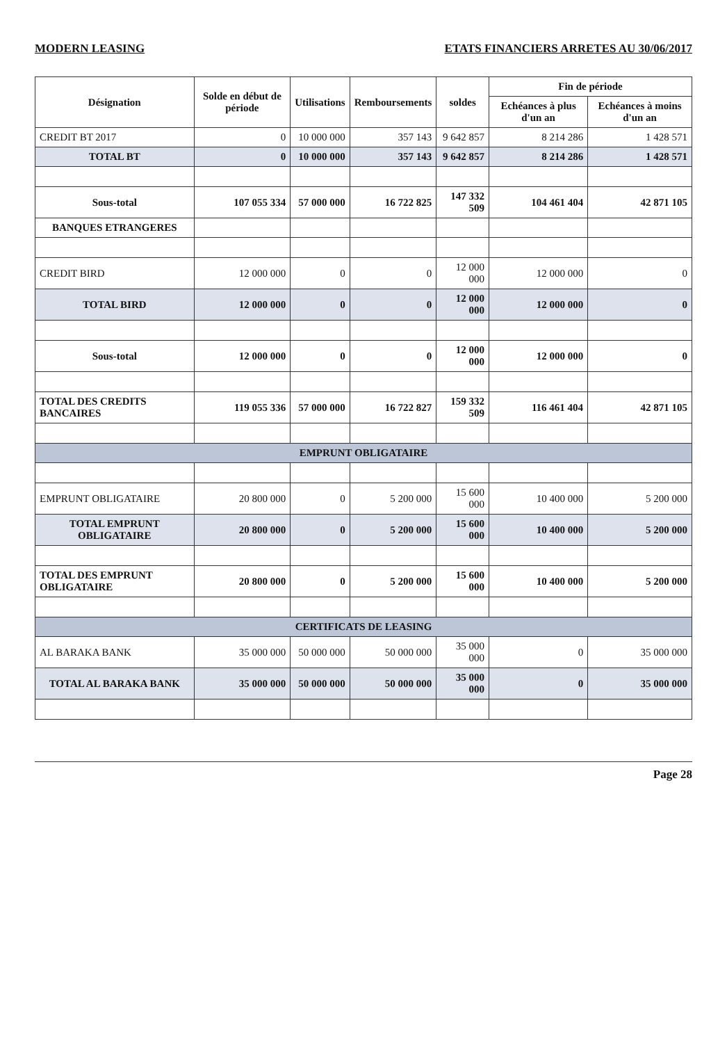MODERN LEASING ETATS FINANCIERS ARRETES AU 30/06/2017
| Désignation | Solde en début de période | Utilisations | Remboursements | soldes | Fin de période | |
| --- | --- | --- | --- | --- | --- | --- |
| | | | | | Echéances à plus d'un an | Echéances à moins d'un an |
| CREDIT BT 2017 | 0 | 10 000 000 | 357 143 | 9 642 857 | 8 214 286 | 1 428 571 |
| TOTAL BT | 0 | 10 000 000 | 357 143 | 9 642 857 | 8 214 286 | 1 428 571 |
| Sous-total | 107 055 334 | 57 000 000 | 16 722 825 | 147 332 509 | 104 461 404 | 42 871 105 |
| BANQUES ETRANGERES | | | | | | |
| CREDIT BIRD | 12 000 000 | 0 | 0 | 12 000 000 | 12 000 000 | 0 |
| TOTAL BIRD | 12 000 000 | 0 | 0 | 12 000 000 | 12 000 000 | 0 |
| Sous-total | 12 000 000 | 0 | 0 | 12 000 000 | 12 000 000 | 0 |
| TOTAL DES CREDITS BANCAIRES | 119 055 336 | 57 000 000 | 16 722 827 | 159 332 509 | 116 461 404 | 42 871 105 |
| EMPRUNT OBLIGATAIRE | | | | | | |
| EMPRUNT OBLIGATAIRE | 20 800 000 | 0 | 5 200 000 | 15 600 000 | 10 400 000 | 5 200 000 |
| TOTAL EMPRUNT OBLIGATAIRE | 20 800 000 | 0 | 5 200 000 | 15 600 000 | 10 400 000 | 5 200 000 |
| TOTAL DES EMPRUNT OBLIGATAIRE | 20 800 000 | 0 | 5 200 000 | 15 600 000 | 10 400 000 | 5 200 000 |
| CERTIFICATS DE LEASING | | | | | | |
| AL BARAKA BANK | 35 000 000 | 50 000 000 | 50 000 000 | 35 000 000 | 0 | 35 000 000 |
| TOTAL AL BARAKA BANK | 35 000 000 | 50 000 000 | 50 000 000 | 35 000 000 | 0 | 35 000 000 |
Page 28